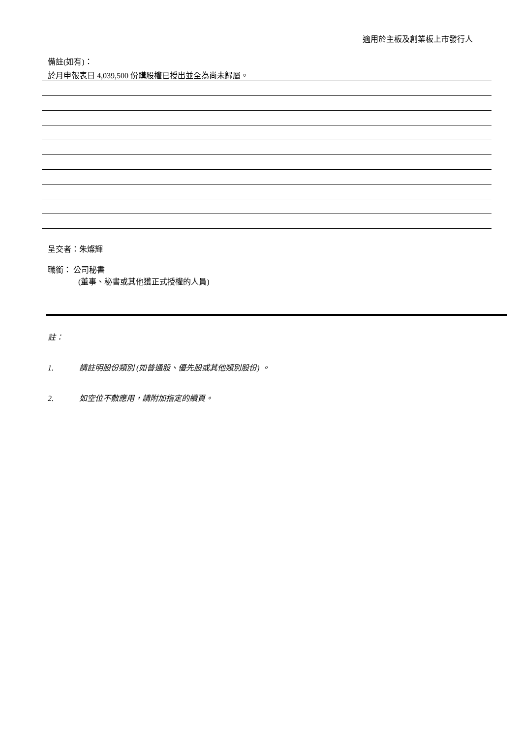適用於主板及創業板上市發行人
備註(如有)：
於月申報表日 4,039,500 份購股權已授出並全為尚未歸屬。
呈交者：朱燦輝
職銜： 公司秘書
(董事、秘書或其他獲正式授權的人員)
註：
1. 請註明股份類別 (如普通股、優先股或其他類別股份) 。
2. 如空位不敷應用，請附加指定的續頁。